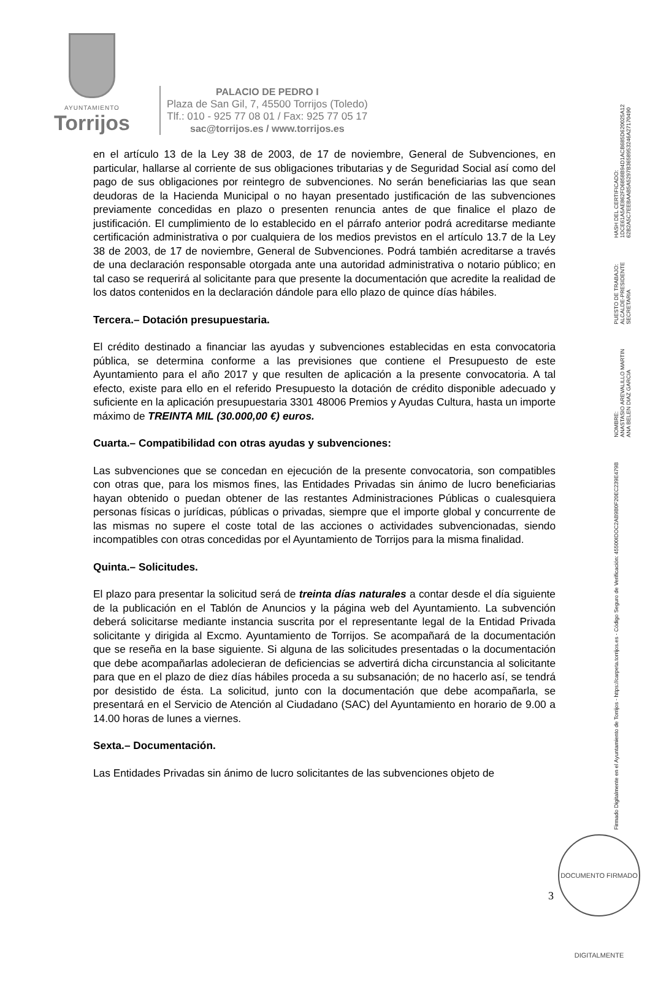AYUNTAMIENTO
Torrijos
PALACIO DE PEDRO I
Plaza de San Gil, 7, 45500 Torrijos (Toledo)
Tlf.: 010 - 925 77 08 01 / Fax: 925 77 05 17
sac@torrijos.es / www.torrijos.es
en el artículo 13 de la Ley 38 de 2003, de 17 de noviembre, General de Subvenciones, en particular, hallarse al corriente de sus obligaciones tributarias y de Seguridad Social así como del pago de sus obligaciones por reintegro de subvenciones. No serán beneficiarias las que sean deudoras de la Hacienda Municipal o no hayan presentado justificación de las subvenciones previamente concedidas en plazo o presenten renuncia antes de que finalice el plazo de justificación. El cumplimiento de lo establecido en el párrafo anterior podrá acreditarse mediante certificación administrativa o por cualquiera de los medios previstos en el artículo 13.7 de la Ley 38 de 2003, de 17 de noviembre, General de Subvenciones. Podrá también acreditarse a través de una declaración responsable otorgada ante una autoridad administrativa o notario público; en tal caso se requerirá al solicitante para que presente la documentación que acredite la realidad de los datos contenidos en la declaración dándole para ello plazo de quince días hábiles.
Tercera.– Dotación presupuestaria.
El crédito destinado a financiar las ayudas y subvenciones establecidas en esta convocatoria pública, se determina conforme a las previsiones que contiene el Presupuesto de este Ayuntamiento para el año 2017 y que resulten de aplicación a la presente convocatoria. A tal efecto, existe para ello en el referido Presupuesto la dotación de crédito disponible adecuado y suficiente en la aplicación presupuestaria 3301 48006 Premios y Ayudas Cultura, hasta un importe máximo de TREINTA MIL (30.000,00 €) euros.
Cuarta.– Compatibilidad con otras ayudas y subvenciones:
Las subvenciones que se concedan en ejecución de la presente convocatoria, son compatibles con otras que, para los mismos fines, las Entidades Privadas sin ánimo de lucro beneficiarias hayan obtenido o puedan obtener de las restantes Administraciones Públicas o cualesquiera personas físicas o jurídicas, públicas o privadas, siempre que el importe global y concurrente de las mismas no supere el coste total de las acciones o actividades subvencionadas, siendo incompatibles con otras concedidas por el Ayuntamiento de Torrijos para la misma finalidad.
Quinta.– Solicitudes.
El plazo para presentar la solicitud será de treinta días naturales a contar desde el día siguiente de la publicación en el Tablón de Anuncios y la página web del Ayuntamiento. La subvención deberá solicitarse mediante instancia suscrita por el representante legal de la Entidad Privada solicitante y dirigida al Excmo. Ayuntamiento de Torrijos. Se acompañará de la documentación que se reseña en la base siguiente. Si alguna de las solicitudes presentadas o la documentación que debe acompañarlas adolecieran de deficiencias se advertirá dicha circunstancia al solicitante para que en el plazo de diez días hábiles proceda a su subsanación; de no hacerlo así, se tendrá por desistido de ésta. La solicitud, junto con la documentación que debe acompañarla, se presentará en el Servicio de Atención al Ciudadano (SAC) del Ayuntamiento en horario de 9.00 a 14.00 horas de lunes a viernes.
Sexta.– Documentación.
Las Entidades Privadas sin ánimo de lucro solicitantes de las subvenciones objeto de
Firmado Digitalmente en el Ayuntamiento de Torrijos - https://carpeta.torrijos.es - Código Seguro de Verificación: 45500IDOC2AB9B0F20EC239E479B
NOMBRE:
ANASTASIO AREVALILLO MARTIN
ANA BELEN DIAZ GARCIA
PUESTO DE TRABAJO:
ALCALDE-PRESIDENTE
SECRETARIA
HASH DEL CERTIFICADO:
1DCE61A5AE862FD6858B94D1ACB685D620025A12
62B2A5C7EEBAAB5A5297B3658953246A27170490
3
DOCUMENTO FIRMADO DIGITALMENTE